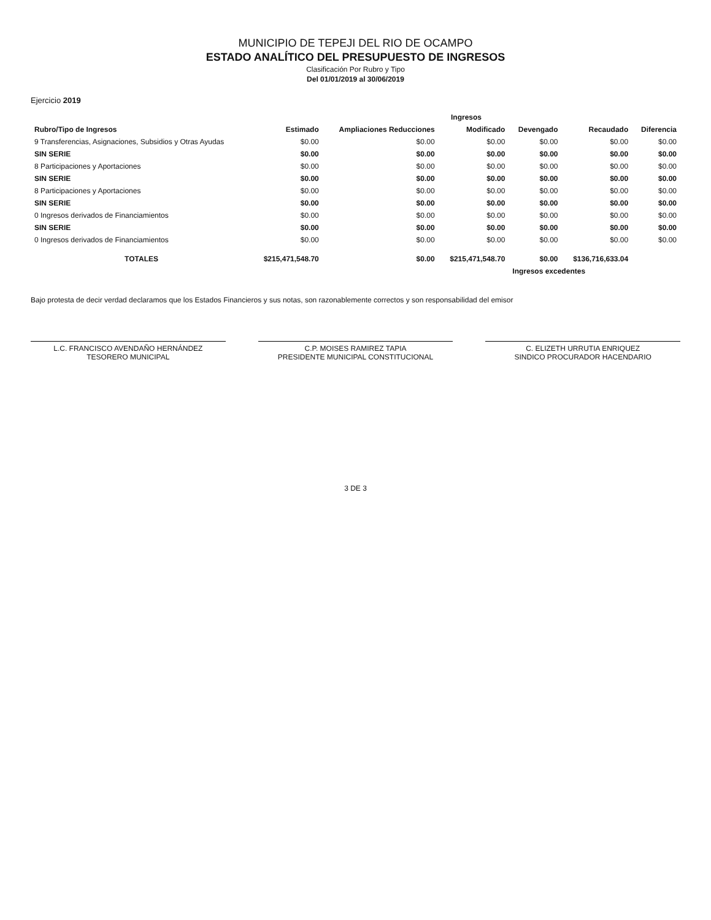MUNICIPIO DE TEPEJI DEL RIO DE OCAMPO
ESTADO ANALÍTICO DEL PRESUPUESTO DE INGRESOS
Clasificación Por Rubro y Tipo
Del 01/01/2019 al 30/06/2019
Ejercicio 2019
| | Ingresos | | | | | |
| --- | --- | --- | --- | --- | --- | --- |
| Rubro/Tipo de Ingresos | Estimado | Ampliaciones Reducciones | Modificado | Devengado | Recaudado | Diferencia |
| 9 Transferencias, Asignaciones, Subsidios y Otras Ayudas | $0.00 | $0.00 | $0.00 | $0.00 | $0.00 | $0.00 |
| SIN SERIE | $0.00 | $0.00 | $0.00 | $0.00 | $0.00 | $0.00 |
| 8 Participaciones y Aportaciones | $0.00 | $0.00 | $0.00 | $0.00 | $0.00 | $0.00 |
| SIN SERIE | $0.00 | $0.00 | $0.00 | $0.00 | $0.00 | $0.00 |
| 8 Participaciones y Aportaciones | $0.00 | $0.00 | $0.00 | $0.00 | $0.00 | $0.00 |
| SIN SERIE | $0.00 | $0.00 | $0.00 | $0.00 | $0.00 | $0.00 |
| 0 Ingresos derivados de Financiamientos | $0.00 | $0.00 | $0.00 | $0.00 | $0.00 | $0.00 |
| SIN SERIE | $0.00 | $0.00 | $0.00 | $0.00 | $0.00 | $0.00 |
| 0 Ingresos derivados de Financiamientos | $0.00 | $0.00 | $0.00 | $0.00 | $0.00 | $0.00 |
| TOTALES | $215,471,548.70 | $0.00 | $215,471,548.70 | $0.00 | $136,716,633.04 | |
| | | | | Ingresos excedentes | | |
Bajo protesta de decir verdad declaramos que los Estados Financieros y sus notas, son razonablemente correctos y son responsabilidad del emisor
L.C. FRANCISCO AVENDAÑO HERNÁNDEZ
TESORERO MUNICIPAL
C.P. MOISES RAMIREZ TAPIA
PRESIDENTE MUNICIPAL CONSTITUCIONAL
C. ELIZETH URRUTIA ENRIQUEZ
SINDICO PROCURADOR HACENDARIO
3 DE 3